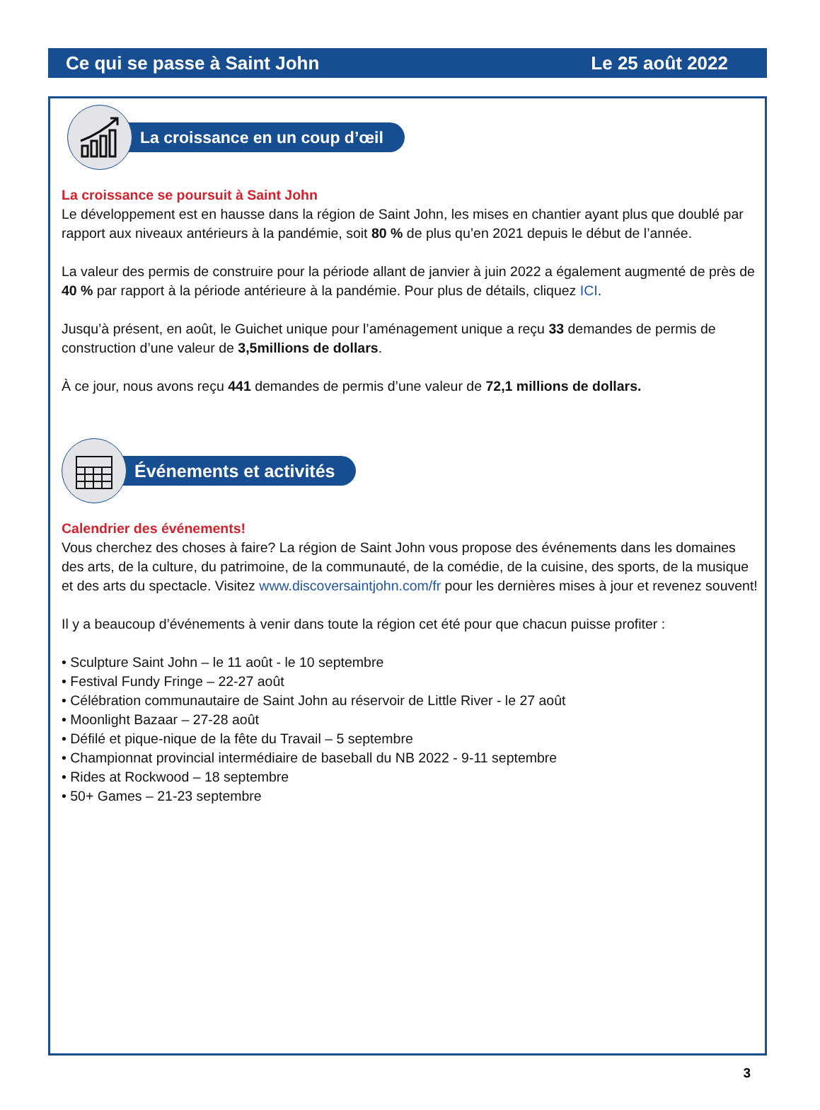Ce qui se passe à Saint John Le 25 août 2022
La croissance en un coup d’œil
La croissance se poursuit à Saint John
Le développement est en hausse dans la région de Saint John, les mises en chantier ayant plus que doublé par rapport aux niveaux antérieurs à la pandémie, soit 80 % de plus qu’en 2021 depuis le début de l’année.
La valeur des permis de construire pour la période allant de janvier à juin 2022 a également augmenté de près de 40 % par rapport à la période antérieure à la pandémie. Pour plus de détails, cliquez ICI.
Jusqu’à présent, en août, le Guichet unique pour l’aménagement unique a reçu 33 demandes de permis de construction d’une valeur de 3,5millions de dollars.
À ce jour, nous avons reçu 441 demandes de permis d’une valeur de 72,1 millions de dollars.
Événements et activités
Calendrier des événements!
Vous cherchez des choses à faire? La région de Saint John vous propose des événements dans les domaines des arts, de la culture, du patrimoine, de la communauté, de la comédie, de la cuisine, des sports, de la musique et des arts du spectacle. Visitez www.discoversaintjohn.com/fr pour les dernières mises à jour et revenez souvent!
Il y a beaucoup d’événements à venir dans toute la région cet été pour que chacun puisse profiter :
• Sculpture Saint John – le 11 août - le 10 septembre
• Festival Fundy Fringe – 22-27 août
• Célébration communautaire de Saint John au réservoir de Little River - le 27 août
• Moonlight Bazaar – 27-28 août
• Défilé et pique-nique de la fête du Travail – 5 septembre
• Championnat provincial intermédiaire de baseball du NB 2022 - 9-11 septembre
• Rides at Rockwood – 18 septembre
• 50+ Games – 21-23 septembre
3